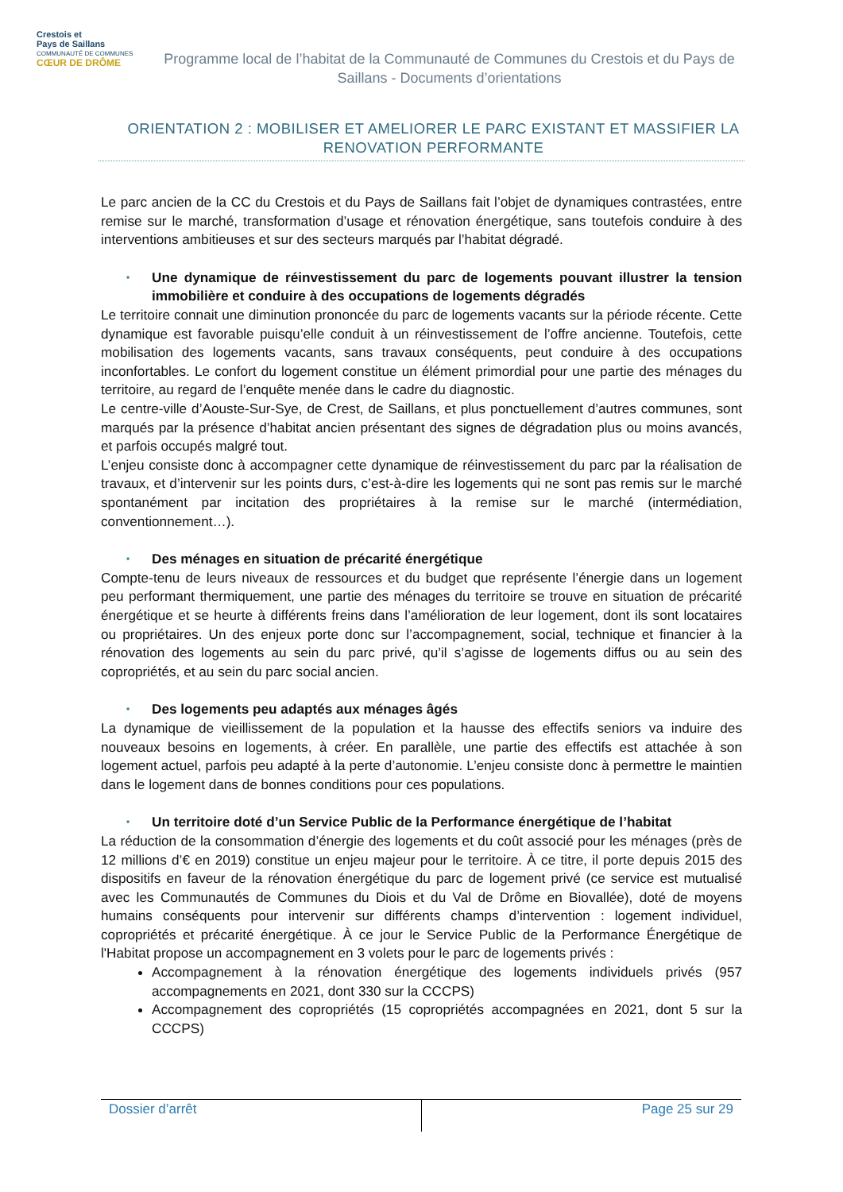Crestois et
Pays de Saillans
COMMUNAUTÉ DE COMMUNES
CŒUR DE DRÔME
Programme local de l’habitat de la Communauté de Communes du Crestois et du Pays de Saillans - Documents d’orientations
ORIENTATION 2 : MOBILISER ET AMELIORER LE PARC EXISTANT ET MASSIFIER LA RENOVATION PERFORMANTE
Le parc ancien de la CC du Crestois et du Pays de Saillans fait l’objet de dynamiques contrastées, entre remise sur le marché, transformation d’usage et rénovation énergétique, sans toutefois conduire à des interventions ambitieuses et sur des secteurs marqués par l’habitat dégradé.
• Une dynamique de réinvestissement du parc de logements pouvant illustrer la tension immobilière et conduire à des occupations de logements dégradés
Le territoire connait une diminution prononcée du parc de logements vacants sur la période récente. Cette dynamique est favorable puisqu’elle conduit à un réinvestissement de l’offre ancienne. Toutefois, cette mobilisation des logements vacants, sans travaux conséquents, peut conduire à des occupations inconfortables. Le confort du logement constitue un élément primordial pour une partie des ménages du territoire, au regard de l’enquête menée dans le cadre du diagnostic.
Le centre-ville d’Aouste-Sur-Sye, de Crest, de Saillans, et plus ponctuellement d’autres communes, sont marqués par la présence d’habitat ancien présentant des signes de dégradation plus ou moins avancés, et parfois occupés malgré tout.
L’enjeu consiste donc à accompagner cette dynamique de réinvestissement du parc par la réalisation de travaux, et d’intervenir sur les points durs, c’est-à-dire les logements qui ne sont pas remis sur le marché spontanément par incitation des propriétaires à la remise sur le marché (intermédiation, conventionnement…).
• Des ménages en situation de précarité énergétique
Compte-tenu de leurs niveaux de ressources et du budget que représente l’énergie dans un logement peu performant thermiquement, une partie des ménages du territoire se trouve en situation de précarité énergétique et se heurte à différents freins dans l’amélioration de leur logement, dont ils sont locataires ou propriétaires. Un des enjeux porte donc sur l’accompagnement, social, technique et financier à la rénovation des logements au sein du parc privé, qu’il s’agisse de logements diffus ou au sein des copropriétés, et au sein du parc social ancien.
• Des logements peu adaptés aux ménages âgés
La dynamique de vieillissement de la population et la hausse des effectifs seniors va induire des nouveaux besoins en logements, à créer. En parallèle, une partie des effectifs est attachée à son logement actuel, parfois peu adapté à la perte d’autonomie. L’enjeu consiste donc à permettre le maintien dans le logement dans de bonnes conditions pour ces populations.
• Un territoire doté d’un Service Public de la Performance énergétique de l’habitat
La réduction de la consommation d’énergie des logements et du coût associé pour les ménages (près de 12 millions d’€ en 2019) constitue un enjeu majeur pour le territoire. À ce titre, il porte depuis 2015 des dispositifs en faveur de la rénovation énergétique du parc de logement privé (ce service est mutualisé avec les Communautés de Communes du Diois et du Val de Drôme en Biovallée), doté de moyens humains conséquents pour intervenir sur différents champs d’intervention : logement individuel, copropriétés et précarité énergétique. À ce jour le Service Public de la Performance Énergétique de l'Habitat propose un accompagnement en 3 volets pour le parc de logements privés :
Accompagnement à la rénovation énergétique des logements individuels privés (957 accompagnements en 2021, dont 330 sur la CCCPS)
Accompagnement des copropriétés (15 copropriétés accompagnées en 2021, dont 5 sur la CCCPS)
Dossier d’arrêt Page 25 sur 29